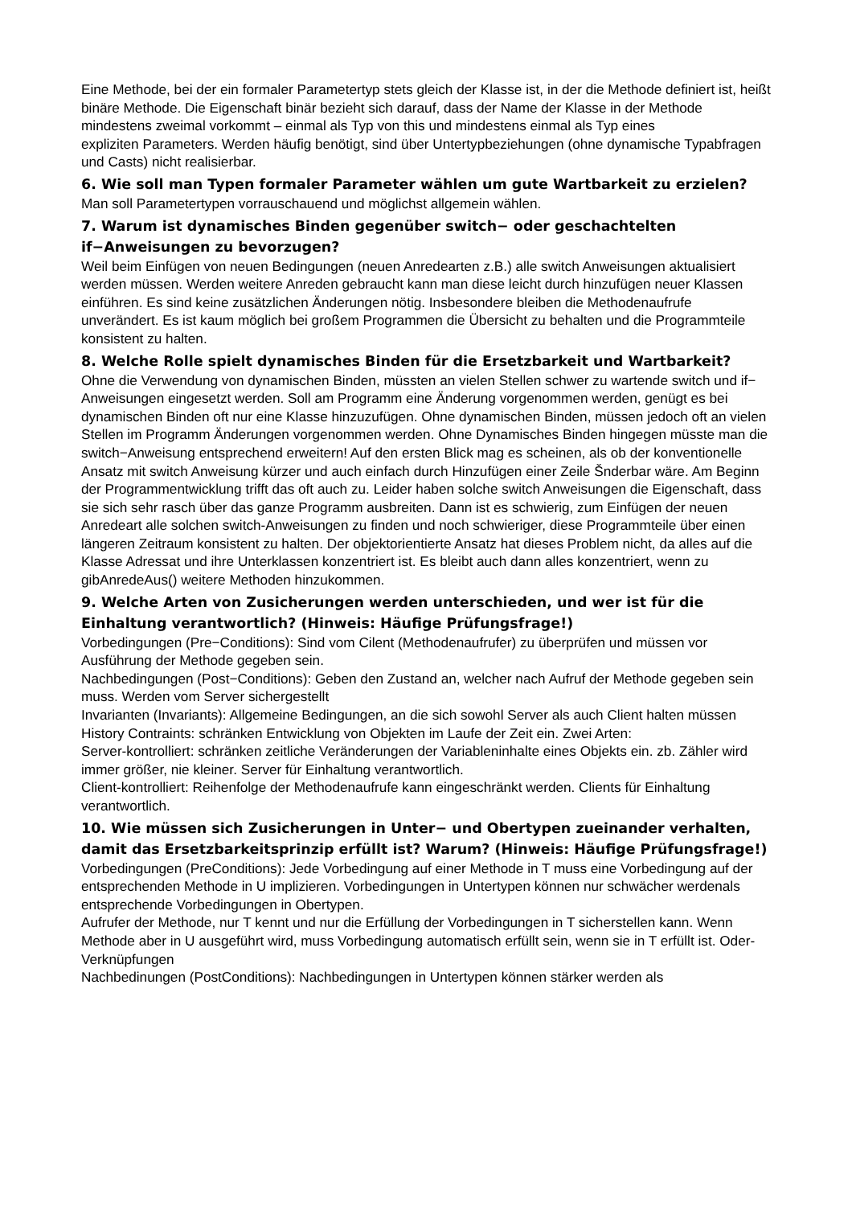Eine Methode, bei der ein formaler Parametertyp stets gleich der Klasse ist, in der die Methode definiert ist, heißt binäre Methode. Die Eigenschaft binär bezieht sich darauf, dass der Name der Klasse in der Methode mindestens zweimal vorkommt – einmal als Typ von this und mindestens einmal als Typ eines
expliziten Parameters. Werden häufig benötigt, sind über Untertypbeziehungen (ohne dynamische Typabfragen und Casts) nicht realisierbar.
6. Wie soll man Typen formaler Parameter wählen um gute Wartbarkeit zu erzielen?
Man soll Parametertypen vorrauschauend und möglichst allgemein wählen.
7. Warum ist dynamisches Binden gegenüber switch− oder geschachtelten if−Anweisungen zu bevorzugen?
Weil beim Einfügen von neuen Bedingungen (neuen Anredearten z.B.) alle switch Anweisungen aktualisiert werden müssen. Werden weitere Anreden gebraucht kann man diese leicht durch hinzufügen neuer Klassen einführen. Es sind keine zusätzlichen Änderungen nötig. Insbesondere bleiben die Methodenaufrufe unverändert. Es ist kaum möglich bei großem Programmen die Übersicht zu behalten und die Programmteile konsistent zu halten.
8. Welche Rolle spielt dynamisches Binden für die Ersetzbarkeit und Wartbarkeit?
Ohne die Verwendung von dynamischen Binden, müssten an vielen Stellen schwer zu wartende switch und if− Anweisungen eingesetzt werden. Soll am Programm eine Änderung vorgenommen werden, genügt es bei dynamischen Binden oft nur eine Klasse hinzuzufügen. Ohne dynamischen Binden, müssen jedoch oft an vielen Stellen im Programm Änderungen vorgenommen werden. Ohne Dynamisches Binden hingegen müsste man die switch−Anweisung entsprechend erweitern! Auf den ersten Blick mag es scheinen, als ob der konventionelle Ansatz mit switch Anweisung kürzer und auch einfach durch Hinzufügen einer Zeile Šnderbar wäre. Am Beginn der Programmentwicklung trifft das oft auch zu. Leider haben solche switch Anweisungen die Eigenschaft, dass sie sich sehr rasch über das ganze Programm ausbreiten. Dann ist es schwierig, zum Einfügen der neuen Anredeart alle solchen switch-Anweisungen zu finden und noch schwieriger, diese Programmteile über einen längeren Zeitraum konsistent zu halten. Der objektorientierte Ansatz hat dieses Problem nicht, da alles auf die Klasse Adressat und ihre Unterklassen konzentriert ist. Es bleibt auch dann alles konzentriert, wenn zu gibAnredeAus() weitere Methoden hinzukommen.
9. Welche Arten von Zusicherungen werden unterschieden, und wer ist für die Einhaltung verantwortlich? (Hinweis: Häufige Prüfungsfrage!)
Vorbedingungen (Pre−Conditions): Sind vom Cilent (Methodenaufrufer) zu überprüfen und müssen vor Ausführung der Methode gegeben sein.
Nachbedingungen (Post−Conditions): Geben den Zustand an, welcher nach Aufruf der Methode gegeben sein muss. Werden vom Server sichergestellt
Invarianten (Invariants): Allgemeine Bedingungen, an die sich sowohl Server als auch Client halten müssen
History Contraints: schränken Entwicklung von Objekten im Laufe der Zeit ein. Zwei Arten:
Server-kontrolliert: schränken zeitliche Veränderungen der Variableninhalte eines Objekts ein. zb. Zähler wird immer größer, nie kleiner. Server für Einhaltung verantwortlich.
Client-kontrolliert: Reihenfolge der Methodenaufrufe kann eingeschränkt werden. Clients für Einhaltung verantwortlich.
10. Wie müssen sich Zusicherungen in Unter− und Obertypen zueinander verhalten, damit das Ersetzbarkeitsprinzip erfüllt ist? Warum? (Hinweis: Häufige Prüfungsfrage!)
Vorbedingungen (PreConditions): Jede Vorbedingung auf einer Methode in T muss eine Vorbedingung auf der entsprechenden Methode in U implizieren. Vorbedingungen in Untertypen können nur schwächer werdenals entsprechende Vorbedingungen in Obertypen.
Aufrufer der Methode, nur T kennt und nur die Erfüllung der Vorbedingungen in T sicherstellen kann. Wenn Methode aber in U ausgeführt wird, muss Vorbedingung automatisch erfüllt sein, wenn sie in T erfüllt ist. Oder-Verknüpfungen
Nachbedinungen (PostConditions): Nachbedingungen in Untertypen können stärker werden als